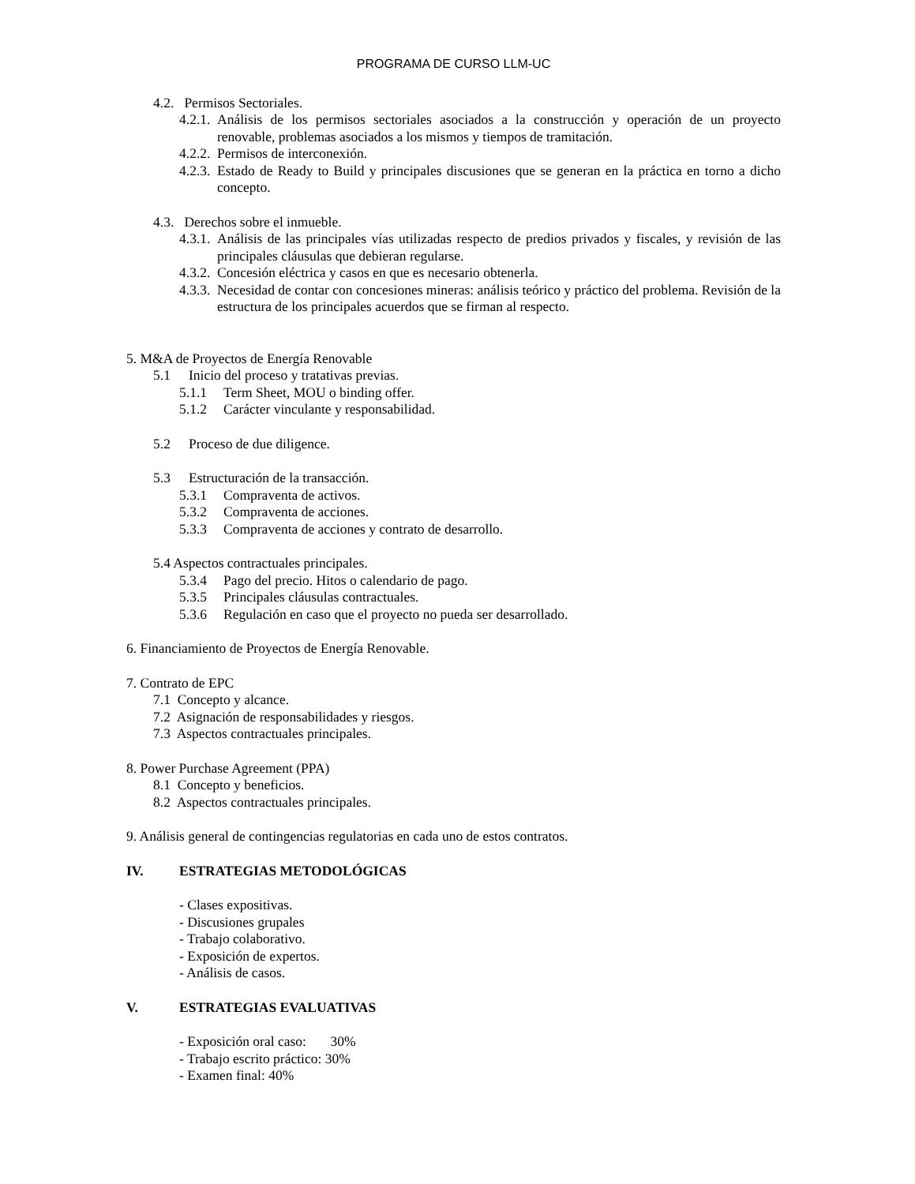PROGRAMA DE CURSO LLM-UC
4.2. Permisos Sectoriales.
4.2.1. Análisis de los permisos sectoriales asociados a la construcción y operación de un proyecto renovable, problemas asociados a los mismos y tiempos de tramitación.
4.2.2. Permisos de interconexión.
4.2.3. Estado de Ready to Build y principales discusiones que se generan en la práctica en torno a dicho concepto.
4.3. Derechos sobre el inmueble.
4.3.1. Análisis de las principales vías utilizadas respecto de predios privados y fiscales, y revisión de las principales cláusulas que debieran regularse.
4.3.2. Concesión eléctrica y casos en que es necesario obtenerla.
4.3.3. Necesidad de contar con concesiones mineras: análisis teórico y práctico del problema. Revisión de la estructura de los principales acuerdos que se firman al respecto.
5. M&A de Proyectos de Energía Renovable
5.1 Inicio del proceso y tratativas previas.
5.1.1 Term Sheet, MOU o binding offer.
5.1.2 Carácter vinculante y responsabilidad.
5.2 Proceso de due diligence.
5.3 Estructuración de la transacción.
5.3.1 Compraventa de activos.
5.3.2 Compraventa de acciones.
5.3.3 Compraventa de acciones y contrato de desarrollo.
5.4 Aspectos contractuales principales.
5.3.4 Pago del precio. Hitos o calendario de pago.
5.3.5 Principales cláusulas contractuales.
5.3.6 Regulación en caso que el proyecto no pueda ser desarrollado.
6. Financiamiento de Proyectos de Energía Renovable.
7. Contrato de EPC
7.1 Concepto y alcance.
7.2 Asignación de responsabilidades y riesgos.
7.3 Aspectos contractuales principales.
8. Power Purchase Agreement (PPA)
8.1 Concepto y beneficios.
8.2 Aspectos contractuales principales.
9. Análisis general de contingencias regulatorias en cada uno de estos contratos.
IV. ESTRATEGIAS METODOLÓGICAS
- Clases expositivas.
- Discusiones grupales
- Trabajo colaborativo.
- Exposición de expertos.
- Análisis de casos.
V. ESTRATEGIAS EVALUATIVAS
- Exposición oral caso: 30%
- Trabajo escrito práctico: 30%
- Examen final: 40%